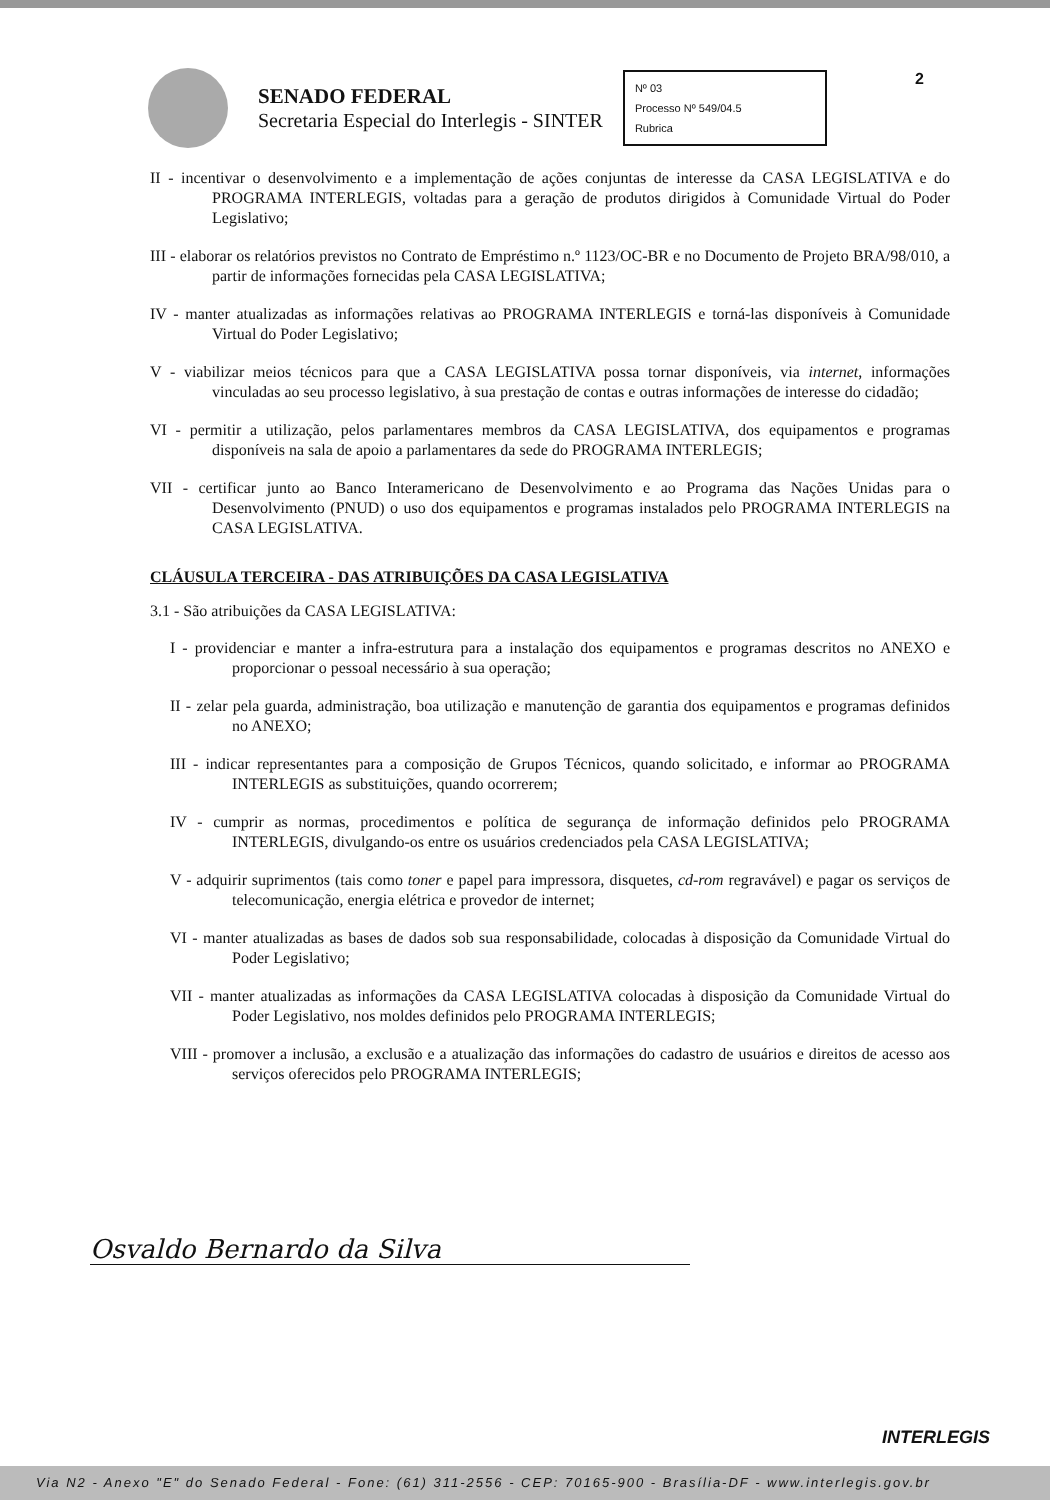2
SENADO FEDERAL
Secretaria Especial do Interlegis - SINTER
Nº 03
Processo Nº 549/04.5
Rubrica
II - incentivar o desenvolvimento e a implementação de ações conjuntas de interesse da CASA LEGISLATIVA e do PROGRAMA INTERLEGIS, voltadas para a geração de produtos dirigidos à Comunidade Virtual do Poder Legislativo;
III - elaborar os relatórios previstos no Contrato de Empréstimo n.º 1123/OC-BR e no Documento de Projeto BRA/98/010, a partir de informações fornecidas pela CASA LEGISLATIVA;
IV - manter atualizadas as informações relativas ao PROGRAMA INTERLEGIS e torná-las disponíveis à Comunidade Virtual do Poder Legislativo;
V - viabilizar meios técnicos para que a CASA LEGISLATIVA possa tornar disponíveis, via internet, informações vinculadas ao seu processo legislativo, à sua prestação de contas e outras informações de interesse do cidadão;
VI - permitir a utilização, pelos parlamentares membros da CASA LEGISLATIVA, dos equipamentos e programas disponíveis na sala de apoio a parlamentares da sede do PROGRAMA INTERLEGIS;
VII - certificar junto ao Banco Interamericano de Desenvolvimento e ao Programa das Nações Unidas para o Desenvolvimento (PNUD) o uso dos equipamentos e programas instalados pelo PROGRAMA INTERLEGIS na CASA LEGISLATIVA.
CLÁUSULA TERCEIRA - DAS ATRIBUIÇÕES DA CASA LEGISLATIVA
3.1 - São atribuições da CASA LEGISLATIVA:
I - providenciar e manter a infra-estrutura para a instalação dos equipamentos e programas descritos no ANEXO e proporcionar o pessoal necessário à sua operação;
II - zelar pela guarda, administração, boa utilização e manutenção de garantia dos equipamentos e programas definidos no ANEXO;
III - indicar representantes para a composição de Grupos Técnicos, quando solicitado, e informar ao PROGRAMA INTERLEGIS as substituições, quando ocorrerem;
IV - cumprir as normas, procedimentos e política de segurança de informação definidos pelo PROGRAMA INTERLEGIS, divulgando-os entre os usuários credenciados pela CASA LEGISLATIVA;
V - adquirir suprimentos (tais como toner e papel para impressora, disquetes, cd-rom regravável) e pagar os serviços de telecomunicação, energia elétrica e provedor de internet;
VI - manter atualizadas as bases de dados sob sua responsabilidade, colocadas à disposição da Comunidade Virtual do Poder Legislativo;
VII - manter atualizadas as informações da CASA LEGISLATIVA colocadas à disposição da Comunidade Virtual do Poder Legislativo, nos moldes definidos pelo PROGRAMA INTERLEGIS;
VIII - promover a inclusão, a exclusão e a atualização das informações do cadastro de usuários e direitos de acesso aos serviços oferecidos pelo PROGRAMA INTERLEGIS;
Osvaldo Bernardo da Silva
INTERLEGIS
Via N2 - Anexo "E" do Senado Federal - Fone: (61) 311-2556 - CEP: 70165-900 - Brasília-DF - www.interlegis.gov.br